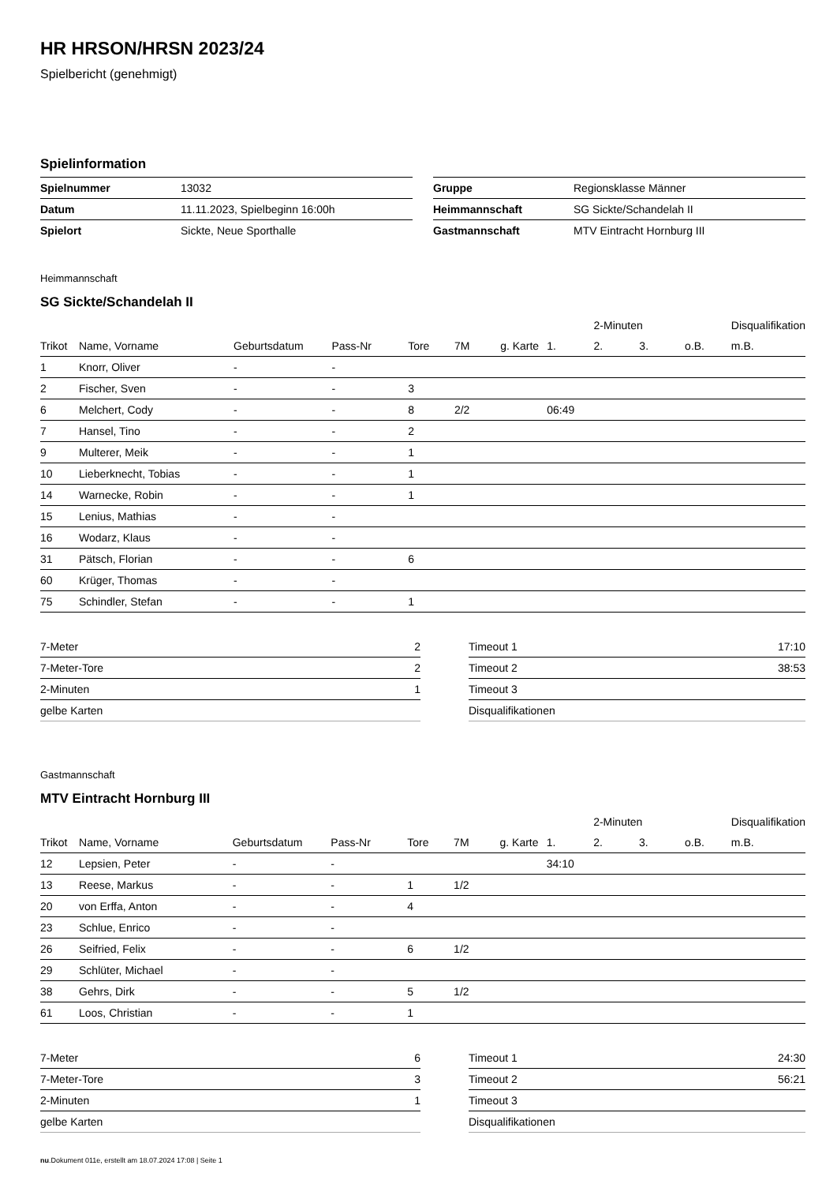HR HRSON/HRSN 2023/24
Spielbericht (genehmigt)
Spielinformation
| Spielnummer | 13032 |
| Datum | 11.11.2023, Spielbeginn 16:00h |
| Spielort | Sickte, Neue Sporthalle |
| Gruppe | Regionsklasse Männer |
| Heimmannschaft | SG Sickte/Schandelah II |
| Gastmannschaft | MTV Eintracht Hornburg III |
Heimmannschaft
SG Sickte/Schandelah II
| | | | | | | | | 2-Minuten | | | Disqualifikation |
| --- | --- | --- | --- | --- | --- | --- | --- | --- | --- | --- | --- |
| Trikot | Name, Vorname | Geburtsdatum | Pass-Nr | Tore | 7M | g. Karte | 1. | 2. | 3. | o.B. | m.B. |
| 1 | Knorr, Oliver | - | - | | | | | | | | |
| 2 | Fischer, Sven | - | - | 3 | | | | | | | |
| 6 | Melchert, Cody | - | - | 8 | 2/2 | | 06:49 | | | | |
| 7 | Hansel, Tino | - | - | 2 | | | | | | | |
| 9 | Multerer, Meik | - | - | 1 | | | | | | | |
| 10 | Lieberknecht, Tobias | - | - | 1 | | | | | | | |
| 14 | Warnecke, Robin | - | - | 1 | | | | | | | |
| 15 | Lenius, Mathias | - | - | | | | | | | | |
| 16 | Wodarz, Klaus | - | - | | | | | | | | |
| 31 | Pätsch, Florian | - | - | 6 | | | | | | | |
| 60 | Krüger, Thomas | - | - | | | | | | | | |
| 75 | Schindler, Stefan | - | - | 1 | | | | | | | |
| 7-Meter | 2 |
| 7-Meter-Tore | 2 |
| 2-Minuten | 1 |
| gelbe Karten | |
| Timeout 1 | 17:10 |
| Timeout 2 | 38:53 |
| Timeout 3 | |
| Disqualifikationen | |
Gastmannschaft
MTV Eintracht Hornburg III
| | | | | | | | | 2-Minuten | | | Disqualifikation |
| --- | --- | --- | --- | --- | --- | --- | --- | --- | --- | --- | --- |
| Trikot | Name, Vorname | Geburtsdatum | Pass-Nr | Tore | 7M | g. Karte | 1. | 2. | 3. | o.B. | m.B. |
| 12 | Lepsien, Peter | - | - | | | | 34:10 | | | | |
| 13 | Reese, Markus | - | - | 1 | 1/2 | | | | | | |
| 20 | von Erffa, Anton | - | - | 4 | | | | | | | |
| 23 | Schlue, Enrico | - | - | | | | | | | | |
| 26 | Seifried, Felix | - | - | 6 | 1/2 | | | | | | |
| 29 | Schlüter, Michael | - | - | | | | | | | | |
| 38 | Gehrs, Dirk | - | - | 5 | 1/2 | | | | | | |
| 61 | Loos, Christian | - | - | 1 | | | | | | | |
| 7-Meter | 6 |
| 7-Meter-Tore | 3 |
| 2-Minuten | 1 |
| gelbe Karten | |
| Timeout 1 | 24:30 |
| Timeout 2 | 56:21 |
| Timeout 3 | |
| Disqualifikationen | |
nu.Dokument 011e, erstellt am 18.07.2024 17:08 | Seite 1